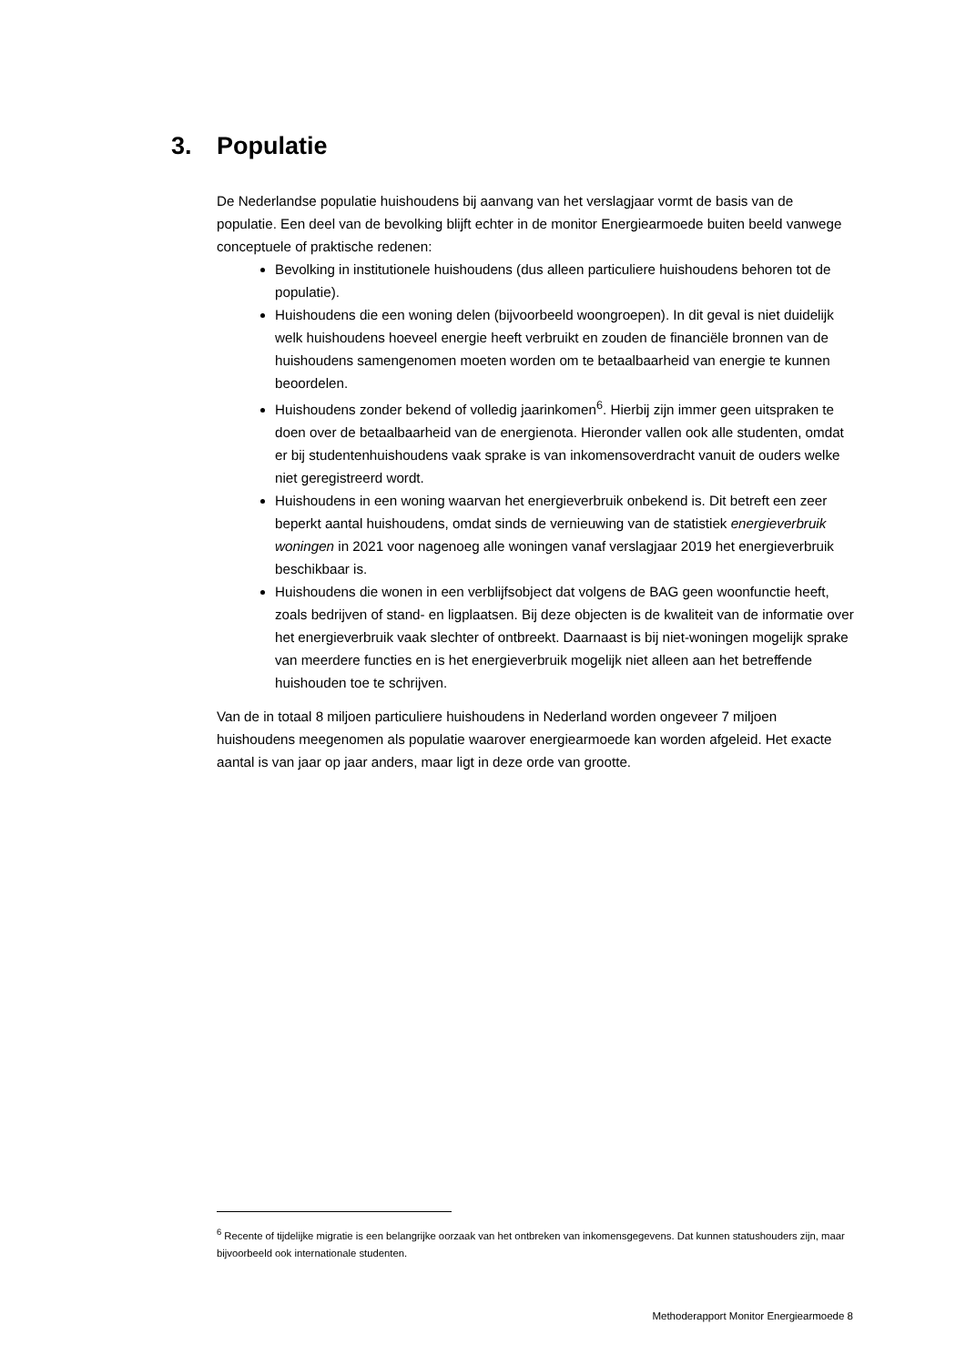3. Populatie
De Nederlandse populatie huishoudens bij aanvang van het verslagjaar vormt de basis van de populatie. Een deel van de bevolking blijft echter in de monitor Energiearmoede buiten beeld vanwege conceptuele of praktische redenen:
Bevolking in institutionele huishoudens (dus alleen particuliere huishoudens behoren tot de populatie).
Huishoudens die een woning delen (bijvoorbeeld woongroepen). In dit geval is niet duidelijk welk huishoudens hoeveel energie heeft verbruikt en zouden de financiële bronnen van de huishoudens samengenomen moeten worden om te betaalbaarheid van energie te kunnen beoordelen.
Huishoudens zonder bekend of volledig jaarinkomen<sup>6</sup>. Hierbij zijn immer geen uitspraken te doen over de betaalbaarheid van de energienota. Hieronder vallen ook alle studenten, omdat er bij studentenhuishoudens vaak sprake is van inkomensoverdracht vanuit de ouders welke niet geregistreerd wordt.
Huishoudens in een woning waarvan het energieverbruik onbekend is. Dit betreft een zeer beperkt aantal huishoudens, omdat sinds de vernieuwing van de statistiek energieverbruik woningen in 2021 voor nagenoeg alle woningen vanaf verslagjaar 2019 het energieverbruik beschikbaar is.
Huishoudens die wonen in een verblijfsobject dat volgens de BAG geen woonfunctie heeft, zoals bedrijven of stand- en ligplaatsen. Bij deze objecten is de kwaliteit van de informatie over het energieverbruik vaak slechter of ontbreekt. Daarnaast is bij niet-woningen mogelijk sprake van meerdere functies en is het energieverbruik mogelijk niet alleen aan het betreffende huishouden toe te schrijven.
Van de in totaal 8 miljoen particuliere huishoudens in Nederland worden ongeveer 7 miljoen huishoudens meegenomen als populatie waarover energiearmoede kan worden afgeleid. Het exacte aantal is van jaar op jaar anders, maar ligt in deze orde van grootte.
<sup>6</sup> Recente of tijdelijke migratie is een belangrijke oorzaak van het ontbreken van inkomensgegevens. Dat kunnen statushouders zijn, maar bijvoorbeeld ook internationale studenten.
Methoderapport Monitor Energiearmoede 8